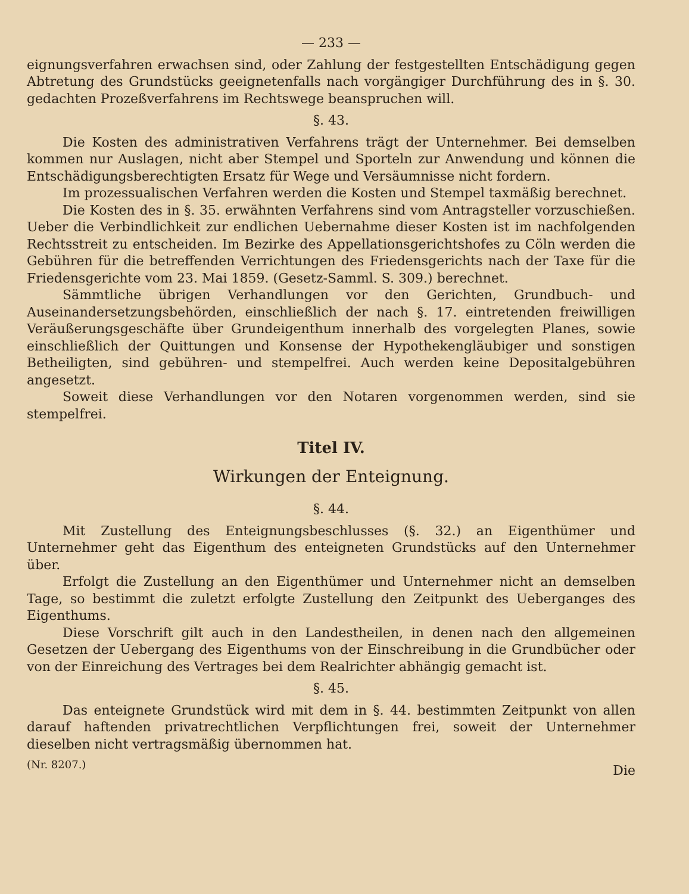— 233 —
eignungsverfahren erwachsen sind, oder Zahlung der festgestellten Entschädigung gegen Abtretung des Grundstücks geeignetenfalls nach vorgängiger Durchführung des in §. 30. gedachten Prozeßverfahrens im Rechtswege beanspruchen will.
§. 43.
Die Kosten des administrativen Verfahrens trägt der Unternehmer. Bei demselben kommen nur Auslagen, nicht aber Stempel und Sporteln zur Anwendung und können die Entschädigungsberechtigten Ersatz für Wege und Versäumnisse nicht fordern.
Im prozessualischen Verfahren werden die Kosten und Stempel taxmäßig berechnet.
Die Kosten des in §. 35. erwähnten Verfahrens sind vom Antragsteller vorzuschießen. Ueber die Verbindlichkeit zur endlichen Uebernahme dieser Kosten ist im nachfolgenden Rechtsstreit zu entscheiden. Im Bezirke des Appellationsgerichtshofes zu Cöln werden die Gebühren für die betreffenden Verrichtungen des Friedensgerichts nach der Taxe für die Friedensgerichte vom 23. Mai 1859. (Gesetz-Samml. S. 309.) berechnet.
Sämmtliche übrigen Verhandlungen vor den Gerichten, Grundbuch- und Auseinandersetzungsbehörden, einschließlich der nach §. 17. eintretenden freiwilligen Veräußerungsgeschäfte über Grundeigenthum innerhalb des vorgelegten Planes, sowie einschließlich der Quittungen und Konsense der Hypothekengläubiger und sonstigen Betheiligten, sind gebühren- und stempelfrei. Auch werden keine Depositalgebühren angesetzt.
Soweit diese Verhandlungen vor den Notaren vorgenommen werden, sind sie stempelfrei.
Titel IV.
Wirkungen der Enteignung.
§. 44.
Mit Zustellung des Enteignungsbeschlusses (§. 32.) an Eigenthümer und Unternehmer geht das Eigenthum des enteigneten Grundstücks auf den Unternehmer über.
Erfolgt die Zustellung an den Eigenthümer und Unternehmer nicht an demselben Tage, so bestimmt die zuletzt erfolgte Zustellung den Zeitpunkt des Ueberganges des Eigenthums.
Diese Vorschrift gilt auch in den Landestheilen, in denen nach den allgemeinen Gesetzen der Uebergang des Eigenthums von der Einschreibung in die Grundbücher oder von der Einreichung des Vertrages bei dem Realrichter abhängig gemacht ist.
§. 45.
Das enteignete Grundstück wird mit dem in §. 44. bestimmten Zeitpunkt von allen darauf haftenden privatrechtlichen Verpflichtungen frei, soweit der Unternehmer dieselben nicht vertragsmäßig übernommen hat.
(Nr. 8207.) Die